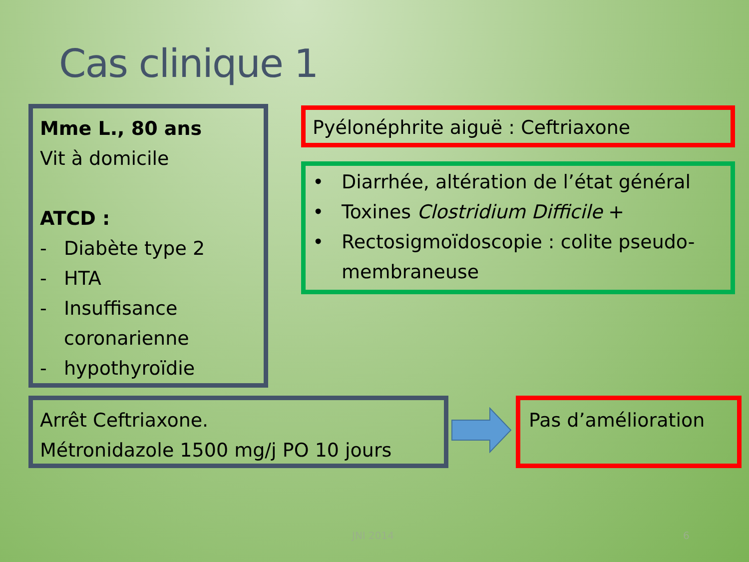Cas clinique 1
Mme L., 80 ans
Vit à domicile
ATCD :
- Diabète type 2
- HTA
- Insuffisance coronarienne
- hypothyroïdie
Pyélonéphrite aiguë : Ceftriaxone
• Diarrhée, altération de l’état général
• Toxines Clostridium Difficile +
• Rectosigmoïdoscopie : colite pseudo-membraneuse
Arrêt Ceftriaxone.
Métronidazole 1500 mg/j PO 10 jours
Pas d’amélioration
JNI 2014 6